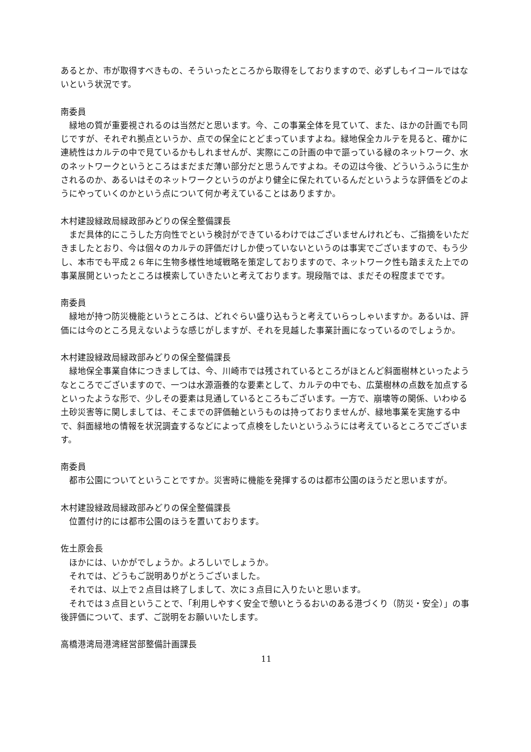あるとか、市が取得すべきもの、そういったところから取得をしておりますので、必ずしもイコールではないという状況です。
南委員
緑地の質が重要視されるのは当然だと思います。今、この事業全体を見ていて、また、ほかの計画でも同じですが、それぞれ拠点というか、点での保全にとどまっていますよね。緑地保全カルテを見ると、確かに連続性はカルテの中で見ているかもしれませんが、実際にこの計画の中で謳っている緑のネットワーク、水のネットワークというところはまだまだ薄い部分だと思うんですよね。その辺は今後、どういうふうに生かされるのか、あるいはそのネットワークというのがより健全に保たれているんだというような評価をどのようにやっていくのかという点について何か考えていることはありますか。
木村建設緑政局緑政部みどりの保全整備課長
まだ具体的にこうした方向性でという検討ができているわけではございませんけれども、ご指摘をいただきましたとおり、今は個々のカルテの評価だけしか使っていないというのは事実でございますので、もう少し、本市でも平成２６年に生物多様性地域戦略を策定しておりますので、ネットワーク性も踏まえた上での事業展開といったところは模索していきたいと考えております。現段階では、まだその程度までです。
南委員
緑地が持つ防災機能というところは、どれぐらい盛り込もうと考えていらっしゃいますか。あるいは、評価には今のところ見えないような感じがしますが、それを見越した事業計画になっているのでしょうか。
木村建設緑政局緑政部みどりの保全整備課長
緑地保全事業自体につきましては、今、川崎市では残されているところがほとんど斜面樹林といったようなところでございますので、一つは水源涵養的な要素として、カルテの中でも、広葉樹林の点数を加点するといったような形で、少しその要素は見通しているところもございます。一方で、崩壊等の関係、いわゆる土砂災害等に関しましては、そこまでの評価軸というものは持っておりませんが、緑地事業を実施する中で、斜面緑地の情報を状況調査するなどによって点検をしたいというふうには考えているところでございます。
南委員
都市公園についてということですか。災害時に機能を発揮するのは都市公園のほうだと思いますが。
木村建設緑政局緑政部みどりの保全整備課長
位置付け的には都市公園のほうを置いております。
佐土原会長
ほかには、いかがでしょうか。よろしいでしょうか。
それでは、どうもご説明ありがとうございました。
それでは、以上で２点目は終了しまして、次に３点目に入りたいと思います。
それでは３点目ということで、「利用しやすく安全で憩いとうるおいのある港づくり（防災・安全）」の事後評価について、まず、ご説明をお願いいたします。
高橋港湾局港湾経営部整備計画課長
11